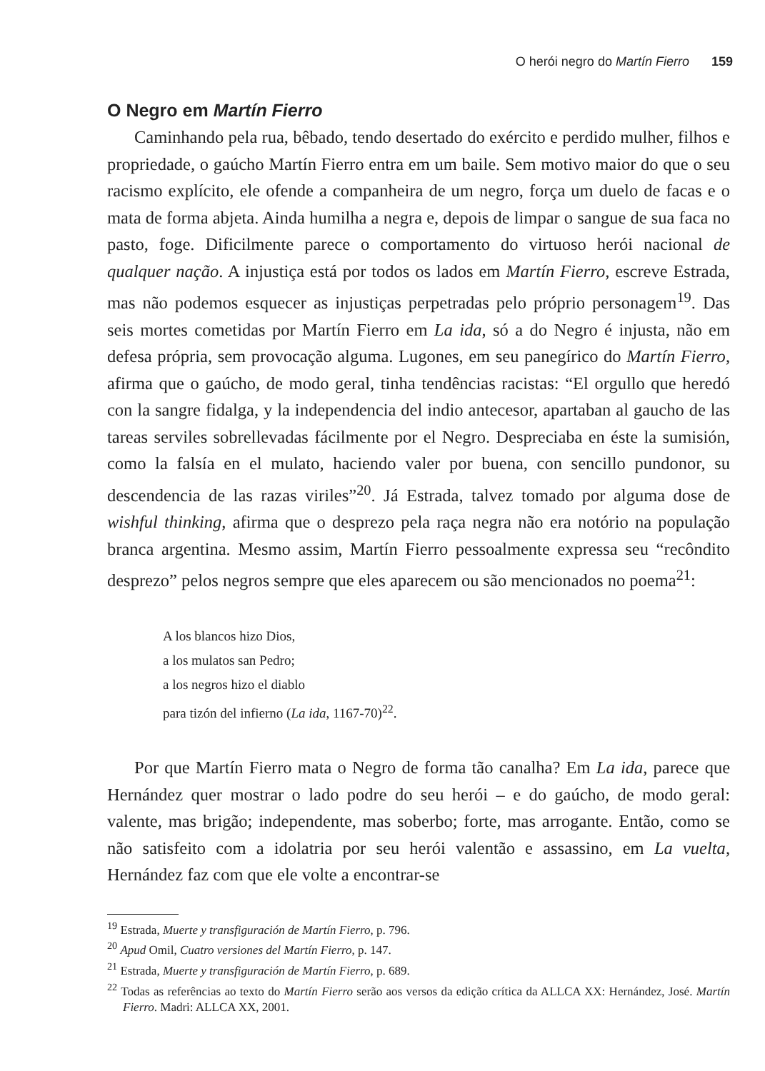O herói negro do Martín Fierro 159
O Negro em Martín Fierro
Caminhando pela rua, bêbado, tendo desertado do exército e perdido mulher, filhos e propriedade, o gaúcho Martín Fierro entra em um baile. Sem motivo maior do que o seu racismo explícito, ele ofende a companheira de um negro, força um duelo de facas e o mata de forma abjeta. Ainda humilha a negra e, depois de limpar o sangue de sua faca no pasto, foge. Dificilmente parece o comportamento do virtuoso herói nacional de qualquer nação. A injustiça está por todos os lados em Martín Fierro, escreve Estrada, mas não podemos esquecer as injustiças perpetradas pelo próprio personagem<sup>19</sup>. Das seis mortes cometidas por Martín Fierro em La ida, só a do Negro é injusta, não em defesa própria, sem provocação alguma. Lugones, em seu panegírico do Martín Fierro, afirma que o gaúcho, de modo geral, tinha tendências racistas: “El orgullo que heredó con la sangre fidalga, y la independencia del indio antecesor, apartaban al gaucho de las tareas serviles sobrellevadas fácilmente por el Negro. Despreciaba en éste la sumisión, como la falsía en el mulato, haciendo valer por buena, con sencillo pundonor, su descendencia de las razas viriles”<sup>20</sup>. Já Estrada, talvez tomado por alguma dose de wishful thinking, afirma que o desprezo pela raça negra não era notório na população branca argentina. Mesmo assim, Martín Fierro pessoalmente expressa seu “recôndito desprezo” pelos negros sempre que eles aparecem ou são mencionados no poema<sup>21</sup>:
A los blancos hizo Dios,
a los mulatos san Pedro;
a los negros hizo el diablo
para tizón del infierno (La ida, 1167-70)<sup>22</sup>.
Por que Martín Fierro mata o Negro de forma tão canalha? Em La ida, parece que Hernández quer mostrar o lado podre do seu herói – e do gaúcho, de modo geral: valente, mas brigão; independente, mas soberbo; forte, mas arrogante. Então, como se não satisfeito com a idolatria por seu herói valentão e assassino, em La vuelta, Hernández faz com que ele volte a encontrar-se
<sup>19</sup> Estrada, Muerte y transfiguración de Martín Fierro, p. 796.
<sup>20</sup> Apud Omil, Cuatro versiones del Martín Fierro, p. 147.
<sup>21</sup> Estrada, Muerte y transfiguración de Martín Fierro, p. 689.
<sup>22</sup> Todas as referências ao texto do Martín Fierro serão aos versos da edição crítica da ALLCA XX: Hernández, José. Martín Fierro. Madri: ALLCA XX, 2001.